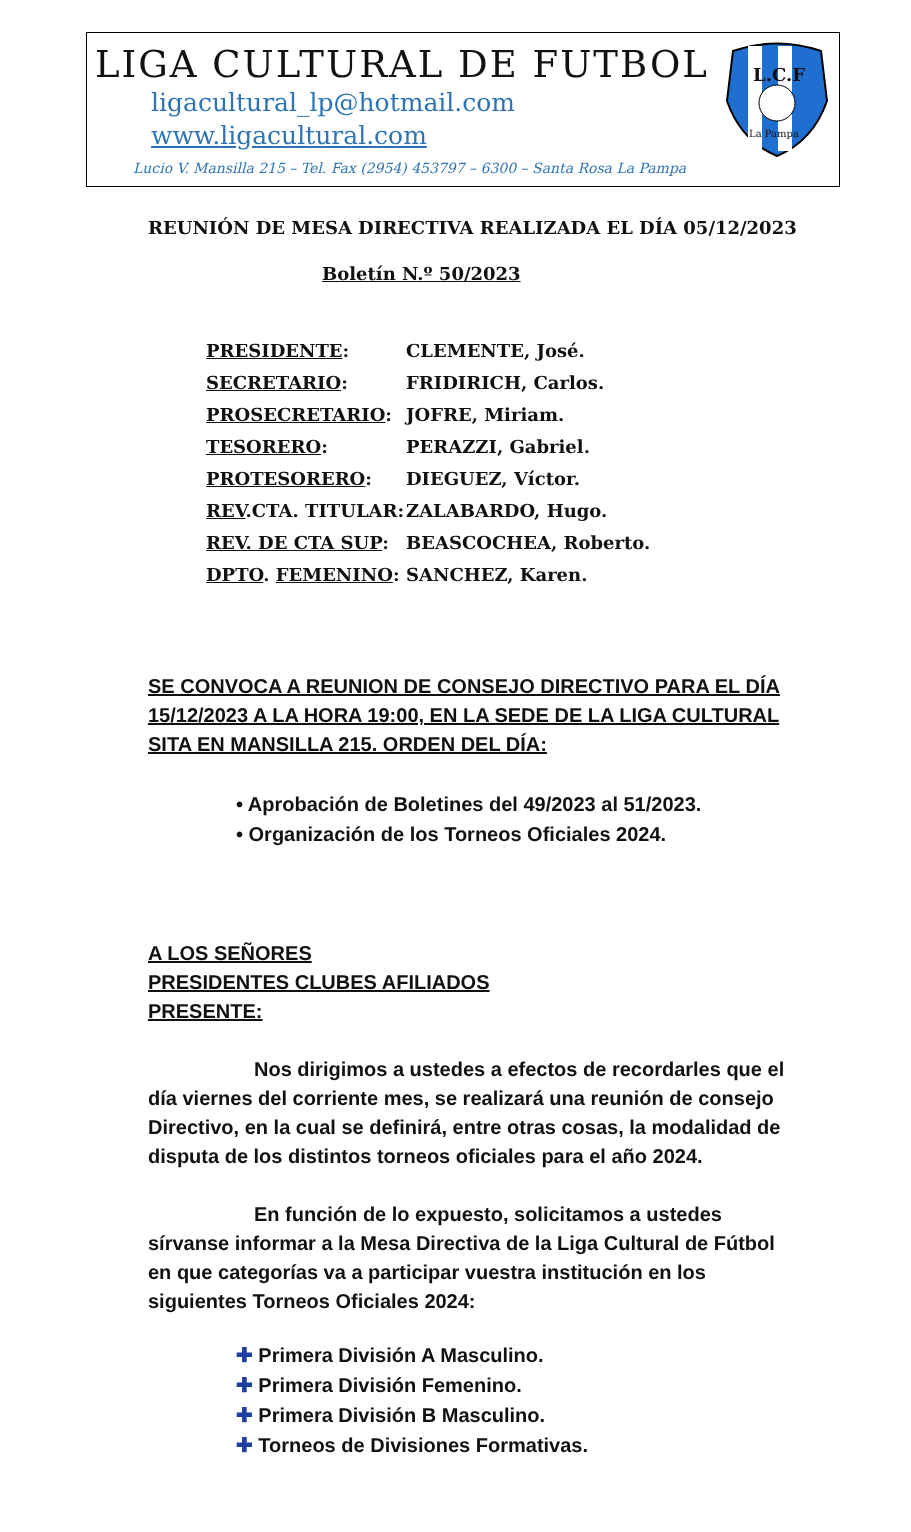LIGA CULTURAL DE FUTBOL
ligacultural_lp@hotmail.com
www.ligacultural.com
Lucio V. Mansilla 215 – Tel. Fax (2954) 453797 – 6300 – Santa Rosa La Pampa
L.C.F
La Pampa
REUNIÓN DE MESA DIRECTIVA REALIZADA EL DÍA 05/12/2023
Boletín N.º 50/2023
| PRESIDENTE : | CLEMENTE, José. |
| SECRETARIO : | FRIDIRICH, Carlos. |
| PROSECRETARIO : | JOFRE, Miriam. |
| TESORERO : | PERAZZI, Gabriel. |
| PROTESORERO : | DIEGUEZ, Víctor. |
| REV .CTA. TITULAR: | ZALABARDO, Hugo. |
| REV. DE CTA SUP : | BEASCOCHEA, Roberto. |
| DPTO . FEMENINO : | SANCHEZ, Karen. |
SE CONVOCA A REUNION DE CONSEJO DIRECTIVO PARA EL DÍA 15/12/2023 A LA HORA 19:00, EN LA SEDE DE LA LIGA CULTURAL SITA EN MANSILLA 215. ORDEN DEL DÍA:
• Aprobación de Boletines del 49/2023 al 51/2023.
• Organización de los Torneos Oficiales 2024.
A LOS SEÑORES
PRESIDENTES CLUBES AFILIADOS
PRESENTE:
Nos dirigimos a ustedes a efectos de recordarles que el día viernes del corriente mes, se realizará una reunión de consejo Directivo, en la cual se definirá, entre otras cosas, la modalidad de disputa de los distintos torneos oficiales para el año 2024.
En función de lo expuesto, solicitamos a ustedes sírvanse informar a la Mesa Directiva de la Liga Cultural de Fútbol en que categorías va a participar vuestra institución en los siguientes Torneos Oficiales 2024:
✚ Primera División A Masculino.
✚ Primera División Femenino.
✚ Primera División B Masculino.
✚ Torneos de Divisiones Formativas.